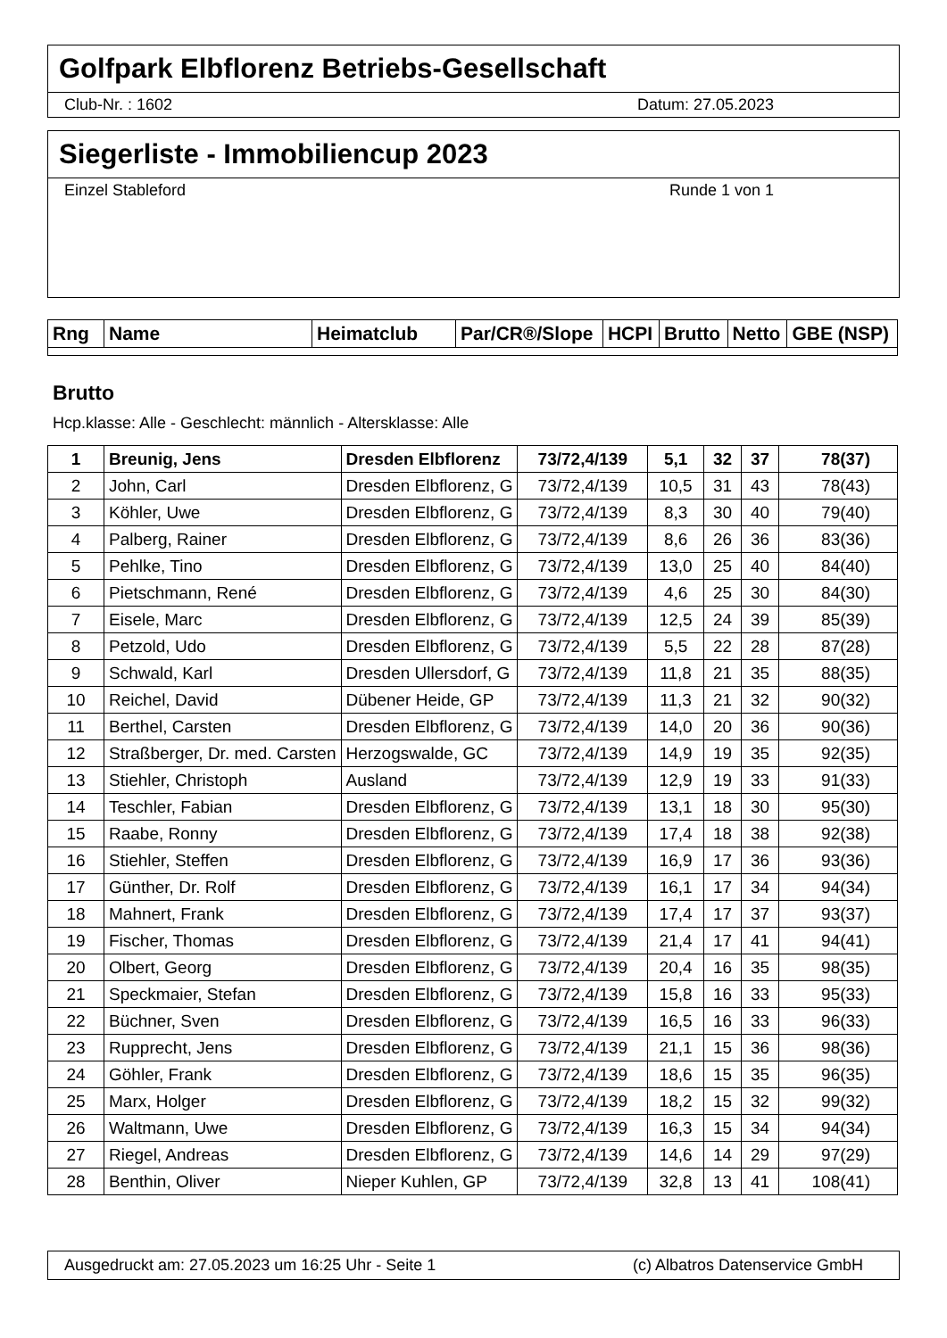Golfpark Elbflorenz Betriebs-Gesellschaft
Club-Nr. : 1602 Datum: 27.05.2023
Siegerliste - Immobiliencup 2023
Einzel Stableford Runde 1 von 1
| Rng | Name | Heimatclub | Par/CR®/Slope | HCPI | Brutto | Netto | GBE (NSP) |
| --- | --- | --- | --- | --- | --- | --- | --- |
Brutto
Hcp.klasse: Alle - Geschlecht: männlich - Altersklasse: Alle
| 1 | Breunig, Jens | Dresden Elbflorenz | 73/72,4/139 | 5,1 | 32 | 37 | 78(37) |
| 2 | John, Carl | Dresden Elbflorenz, G | 73/72,4/139 | 10,5 | 31 | 43 | 78(43) |
| 3 | Köhler, Uwe | Dresden Elbflorenz, G | 73/72,4/139 | 8,3 | 30 | 40 | 79(40) |
| 4 | Palberg, Rainer | Dresden Elbflorenz, G | 73/72,4/139 | 8,6 | 26 | 36 | 83(36) |
| 5 | Pehlke, Tino | Dresden Elbflorenz, G | 73/72,4/139 | 13,0 | 25 | 40 | 84(40) |
| 6 | Pietschmann, René | Dresden Elbflorenz, G | 73/72,4/139 | 4,6 | 25 | 30 | 84(30) |
| 7 | Eisele, Marc | Dresden Elbflorenz, G | 73/72,4/139 | 12,5 | 24 | 39 | 85(39) |
| 8 | Petzold, Udo | Dresden Elbflorenz, G | 73/72,4/139 | 5,5 | 22 | 28 | 87(28) |
| 9 | Schwald, Karl | Dresden Ullersdorf, G | 73/72,4/139 | 11,8 | 21 | 35 | 88(35) |
| 10 | Reichel, David | Dübener Heide, GP | 73/72,4/139 | 11,3 | 21 | 32 | 90(32) |
| 11 | Berthel, Carsten | Dresden Elbflorenz, G | 73/72,4/139 | 14,0 | 20 | 36 | 90(36) |
| 12 | Straßberger, Dr. med. Carsten | Herzogswalde, GC | 73/72,4/139 | 14,9 | 19 | 35 | 92(35) |
| 13 | Stiehler, Christoph | Ausland | 73/72,4/139 | 12,9 | 19 | 33 | 91(33) |
| 14 | Teschler, Fabian | Dresden Elbflorenz, G | 73/72,4/139 | 13,1 | 18 | 30 | 95(30) |
| 15 | Raabe, Ronny | Dresden Elbflorenz, G | 73/72,4/139 | 17,4 | 18 | 38 | 92(38) |
| 16 | Stiehler, Steffen | Dresden Elbflorenz, G | 73/72,4/139 | 16,9 | 17 | 36 | 93(36) |
| 17 | Günther, Dr. Rolf | Dresden Elbflorenz, G | 73/72,4/139 | 16,1 | 17 | 34 | 94(34) |
| 18 | Mahnert, Frank | Dresden Elbflorenz, G | 73/72,4/139 | 17,4 | 17 | 37 | 93(37) |
| 19 | Fischer, Thomas | Dresden Elbflorenz, G | 73/72,4/139 | 21,4 | 17 | 41 | 94(41) |
| 20 | Olbert, Georg | Dresden Elbflorenz, G | 73/72,4/139 | 20,4 | 16 | 35 | 98(35) |
| 21 | Speckmaier, Stefan | Dresden Elbflorenz, G | 73/72,4/139 | 15,8 | 16 | 33 | 95(33) |
| 22 | Büchner, Sven | Dresden Elbflorenz, G | 73/72,4/139 | 16,5 | 16 | 33 | 96(33) |
| 23 | Rupprecht, Jens | Dresden Elbflorenz, G | 73/72,4/139 | 21,1 | 15 | 36 | 98(36) |
| 24 | Göhler, Frank | Dresden Elbflorenz, G | 73/72,4/139 | 18,6 | 15 | 35 | 96(35) |
| 25 | Marx, Holger | Dresden Elbflorenz, G | 73/72,4/139 | 18,2 | 15 | 32 | 99(32) |
| 26 | Waltmann, Uwe | Dresden Elbflorenz, G | 73/72,4/139 | 16,3 | 15 | 34 | 94(34) |
| 27 | Riegel, Andreas | Dresden Elbflorenz, G | 73/72,4/139 | 14,6 | 14 | 29 | 97(29) |
| 28 | Benthin, Oliver | Nieper Kuhlen, GP | 73/72,4/139 | 32,8 | 13 | 41 | 108(41) |
Ausgedruckt am: 27.05.2023 um 16:25 Uhr - Seite 1 (c) Albatros Datenservice GmbH